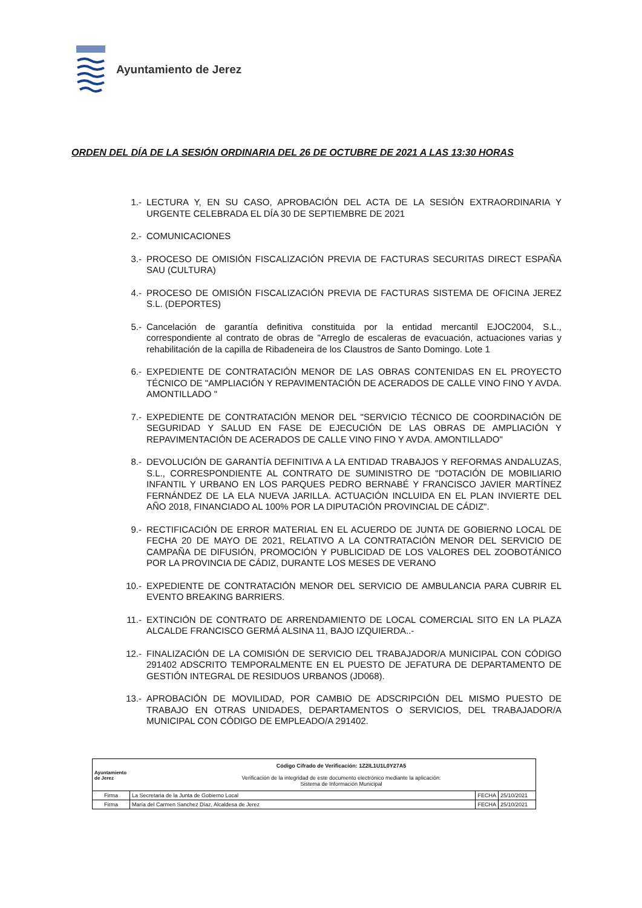Ayuntamiento de Jerez
ORDEN DEL DÍA DE LA SESIÓN ORDINARIA DEL 26 DE OCTUBRE DE 2021 A LAS 13:30 HORAS
1.- LECTURA Y, EN SU CASO, APROBACIÓN DEL ACTA DE LA SESIÓN EXTRAORDINARIA Y URGENTE CELEBRADA EL DÍA 30 DE SEPTIEMBRE DE 2021
2.- COMUNICACIONES
3.- PROCESO DE OMISIÓN FISCALIZACIÓN PREVIA DE FACTURAS SECURITAS DIRECT ESPAÑA SAU (CULTURA)
4.- PROCESO DE OMISIÓN FISCALIZACIÓN PREVIA DE FACTURAS SISTEMA DE OFICINA JEREZ S.L. (DEPORTES)
5.- Cancelación de garantía definitiva constituida por la entidad mercantil EJOC2004, S.L., correspondiente al contrato de obras de "Arreglo de escaleras de evacuación, actuaciones varias y rehabilitación de la capilla de Ribadeneira de los Claustros de Santo Domingo. Lote 1
6.- EXPEDIENTE DE CONTRATACIÓN MENOR DE LAS OBRAS CONTENIDAS EN EL PROYECTO TÉCNICO DE "AMPLIACIÓN Y REPAVIMENTACIÓN DE ACERADOS DE CALLE VINO FINO Y AVDA. AMONTILLADO "
7.- EXPEDIENTE DE CONTRATACIÓN MENOR DEL "SERVICIO TÉCNICO DE COORDINACIÓN DE SEGURIDAD Y SALUD EN FASE DE EJECUCIÓN DE LAS OBRAS DE AMPLIACIÓN Y REPAVIMENTACIÓN DE ACERADOS DE CALLE VINO FINO Y AVDA. AMONTILLADO"
8.- DEVOLUCIÓN DE GARANTÍA DEFINITIVA A LA ENTIDAD TRABAJOS Y REFORMAS ANDALUZAS, S.L., CORRESPONDIENTE AL CONTRATO DE SUMINISTRO DE "DOTACIÓN DE MOBILIARIO INFANTIL Y URBANO EN LOS PARQUES PEDRO BERNABÉ Y FRANCISCO JAVIER MARTÍNEZ FERNÁNDEZ DE LA ELA NUEVA JARILLA. ACTUACIÓN INCLUIDA EN EL PLAN INVIERTE DEL AÑO 2018, FINANCIADO AL 100% POR LA DIPUTACIÓN PROVINCIAL DE CÁDIZ".
9.- RECTIFICACIÓN DE ERROR MATERIAL EN EL ACUERDO DE JUNTA DE GOBIERNO LOCAL DE FECHA 20 DE MAYO DE 2021, RELATIVO A LA CONTRATACIÓN MENOR DEL SERVICIO DE CAMPAÑA DE DIFUSIÓN, PROMOCIÓN Y PUBLICIDAD DE LOS VALORES DEL ZOOBOTÁNICO POR LA PROVINCIA DE CÁDIZ, DURANTE LOS MESES DE VERANO
10.- EXPEDIENTE DE CONTRATACIÓN MENOR DEL SERVICIO DE AMBULANCIA PARA CUBRIR EL EVENTO BREAKING BARRIERS.
11.- EXTINCIÓN DE CONTRATO DE ARRENDAMIENTO DE LOCAL COMERCIAL SITO EN LA PLAZA ALCALDE FRANCISCO GERMÁ ALSINA 11, BAJO IZQUIERDA..-
12.- FINALIZACIÓN DE LA COMISIÓN DE SERVICIO DEL TRABAJADOR/A MUNICIPAL CON CÓDIGO 291402 ADSCRITO TEMPORALMENTE EN EL PUESTO DE JEFATURA DE DEPARTAMENTO DE GESTIÓN INTEGRAL DE RESIDUOS URBANOS (JD068).
13.- APROBACIÓN DE MOVILIDAD, POR CAMBIO DE ADSCRIPCIÓN DEL MISMO PUESTO DE TRABAJO EN OTRAS UNIDADES, DEPARTAMENTOS O SERVICIOS, DEL TRABAJADOR/A MUNICIPAL CON CÓDIGO DE EMPLEADO/A 291402.
| Ayuntamiento de Jerez Código Cifrado de Verificación: 1Z2IL1U1L0Y27A5 Verificación de la integridad de este documento electrónico mediante la aplicación: Sistema de Información Municipal | | | |
| Firma | La Secretaria de la Junta de Gobierno Local | FECHA | 25/10/2021 |
| Firma | María del Carmen Sanchez Díaz, Alcaldesa de Jerez | FECHA | 25/10/2021 |